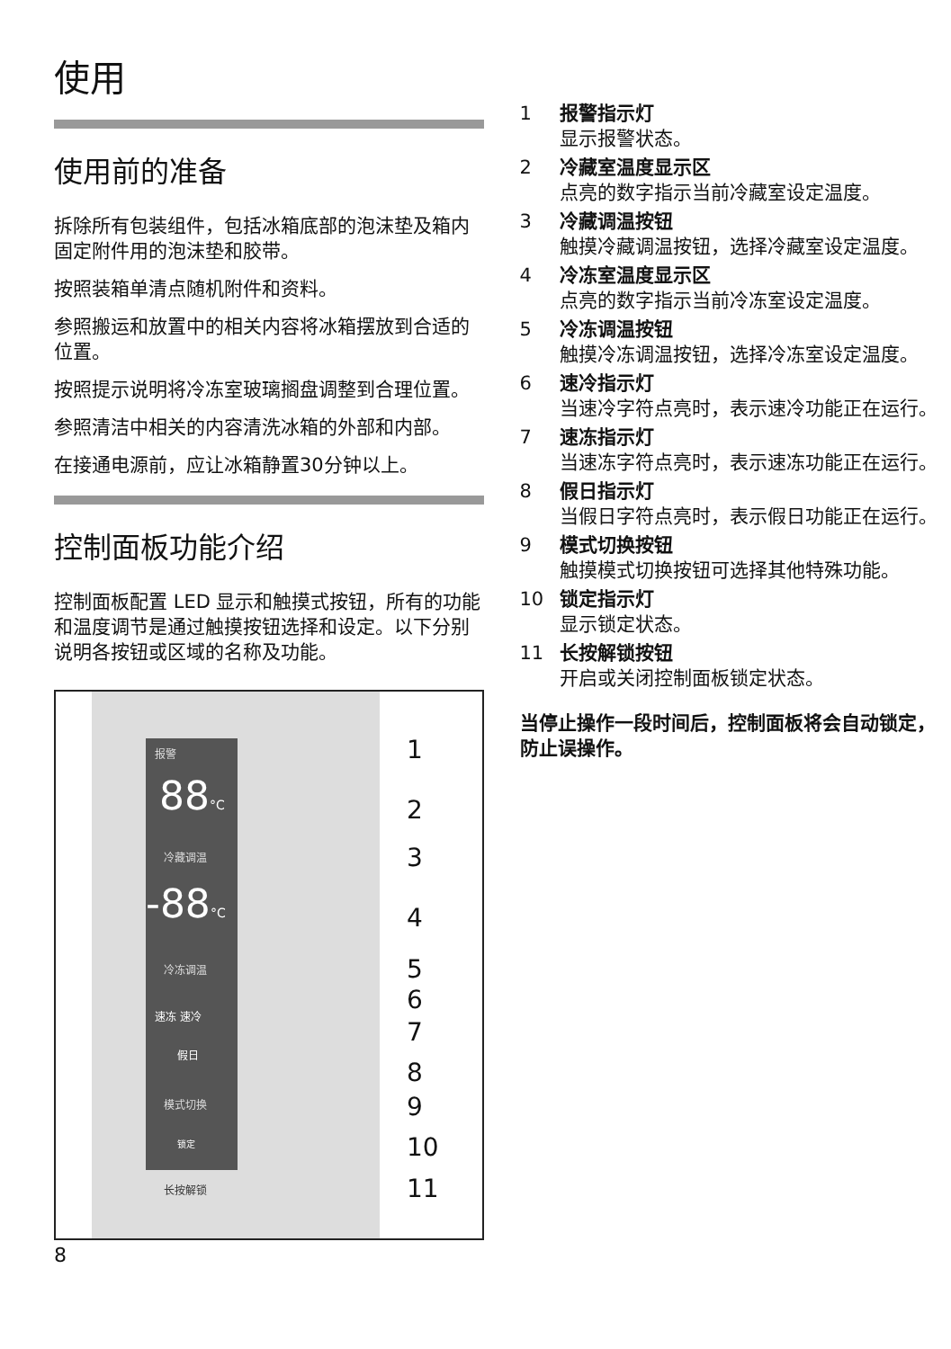使用
使用前的准备
拆除所有包装组件，包括冰箱底部的泡沫垫及箱内固定附件用的泡沫垫和胶带。
按照装箱单清点随机附件和资料。
参照搬运和放置中的相关内容将冰箱摆放到合适的位置。
按照提示说明将冷冻室玻璃搁盘调整到合理位置。
参照清洁中相关的内容清洗冰箱的外部和内部。
在接通电源前，应让冰箱静置30分钟以上。
控制面板功能介绍
控制面板配置 LED 显示和触摸式按钮，所有的功能和温度调节是通过触摸按钮选择和设定。以下分别说明各按钮或区域的名称及功能。
报警
88°C
冷藏调温
-88°C
冷冻调温
速冻 速冷
假日
模式切换
锁定
长按解锁
1
2
3
4
5
6
7
8
9
10
11
8
1 报警指示灯
显示报警状态。
2 冷藏室温度显示区
点亮的数字指示当前冷藏室设定温度。
3 冷藏调温按钮
触摸冷藏调温按钮，选择冷藏室设定温度。
4 冷冻室温度显示区
点亮的数字指示当前冷冻室设定温度。
5 冷冻调温按钮
触摸冷冻调温按钮，选择冷冻室设定温度。
6 速冷指示灯
当速冷字符点亮时，表示速冷功能正在运行。
7 速冻指示灯
当速冻字符点亮时，表示速冻功能正在运行。
8 假日指示灯
当假日字符点亮时，表示假日功能正在运行。
9 模式切换按钮
触摸模式切换按钮可选择其他特殊功能。
10 锁定指示灯
显示锁定状态。
11 长按解锁按钮
开启或关闭控制面板锁定状态。
当停止操作一段时间后，控制面板将会自动锁定，防止误操作。